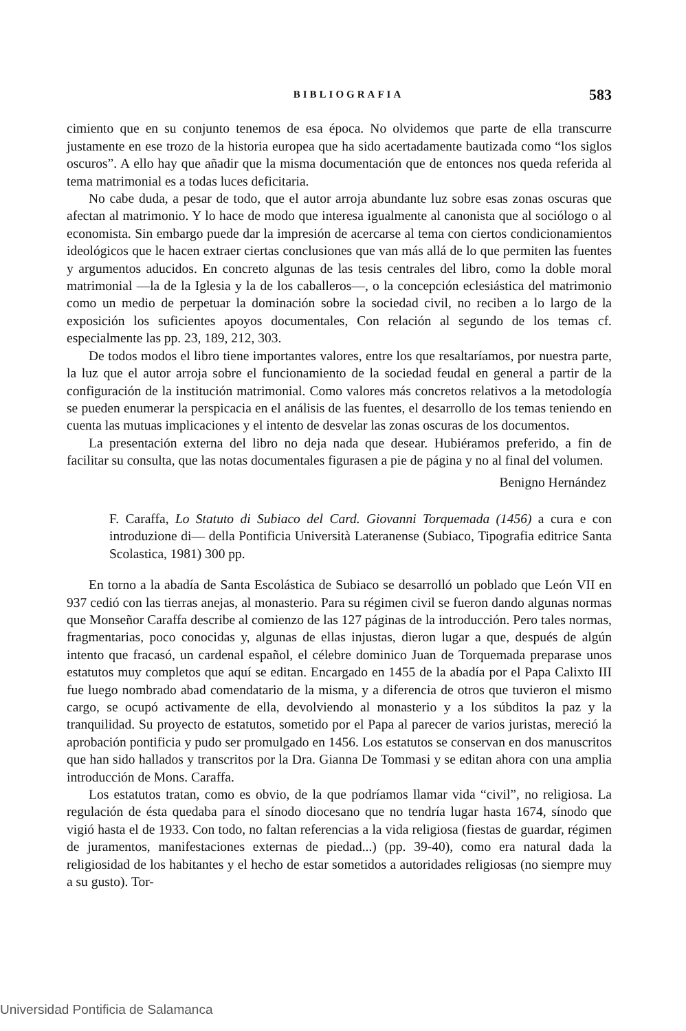BIBLIOGRAFIA 583
cimiento que en su conjunto tenemos de esa época. No olvidemos que parte de ella transcurre justamente en ese trozo de la historia europea que ha sido acertadamente bautizada como “los siglos oscuros”. A ello hay que añadir que la misma documentación que de entonces nos queda referida al tema matrimonial es a todas luces deficitaria.
No cabe duda, a pesar de todo, que el autor arroja abundante luz sobre esas zonas oscuras que afectan al matrimonio. Y lo hace de modo que interesa igualmente al canonista que al sociólogo o al economista. Sin embargo puede dar la impresión de acercarse al tema con ciertos condicionamientos ideológicos que le hacen extraer ciertas conclusiones que van más allá de lo que permiten las fuentes y argumentos aducidos. En concreto algunas de las tesis centrales del libro, como la doble moral matrimonial —la de la Iglesia y la de los caballeros—, o la concepción eclesiástica del matrimonio como un medio de perpetuar la dominación sobre la sociedad civil, no reciben a lo largo de la exposición los suficientes apoyos documentales, Con relación al segundo de los temas cf. especialmente las pp. 23, 189, 212, 303.
De todos modos el libro tiene importantes valores, entre los que resaltaríamos, por nuestra parte, la luz que el autor arroja sobre el funcionamiento de la sociedad feudal en general a partir de la configuración de la institución matrimonial. Como valores más concretos relativos a la metodología se pueden enumerar la perspicacia en el análisis de las fuentes, el desarrollo de los temas teniendo en cuenta las mutuas implicaciones y el intento de desvelar las zonas oscuras de los documentos.
La presentación externa del libro no deja nada que desear. Hubiéramos preferido, a fin de facilitar su consulta, que las notas documentales figurasen a pie de página y no al final del volumen.
Benigno Hernández
F. Caraffa, Lo Statuto di Subiaco del Card. Giovanni Torquemada (1456) a cura e con introduzione di— della Pontificia Università Lateranense (Subiaco, Tipografia editrice Santa Scolastica, 1981) 300 pp.
En torno a la abadía de Santa Escolástica de Subiaco se desarrolló un poblado que León VII en 937 cedió con las tierras anejas, al monasterio. Para su régimen civil se fueron dando algunas normas que Monseñor Caraffa describe al comienzo de las 127 páginas de la introducción. Pero tales normas, fragmentarias, poco conocidas y, algunas de ellas injustas, dieron lugar a que, después de algún intento que fracasó, un cardenal español, el célebre dominico Juan de Torquemada preparase unos estatutos muy completos que aquí se editan. Encargado en 1455 de la abadía por el Papa Calixto III fue luego nombrado abad comendatario de la misma, y a diferencia de otros que tuvieron el mismo cargo, se ocupó activamente de ella, devolviendo al monasterio y a los súbditos la paz y la tranquilidad. Su proyecto de estatutos, sometido por el Papa al parecer de varios juristas, mereció la aprobación pontificia y pudo ser promulgado en 1456. Los estatutos se conservan en dos manuscritos que han sido hallados y transcritos por la Dra. Gianna De Tommasi y se editan ahora con una amplia introducción de Mons. Caraffa.
Los estatutos tratan, como es obvio, de la que podríamos llamar vida “civil”, no religiosa. La regulación de ésta quedaba para el sínodo diocesano que no tendría lugar hasta 1674, sínodo que vigió hasta el de 1933. Con todo, no faltan referencias a la vida religiosa (fiestas de guardar, régimen de juramentos, manifestaciones externas de piedad...) (pp. 39-40), como era natural dada la religiosidad de los habitantes y el hecho de estar sometidos a autoridades religiosas (no siempre muy a su gusto). Tor-
Universidad Pontificia de Salamanca